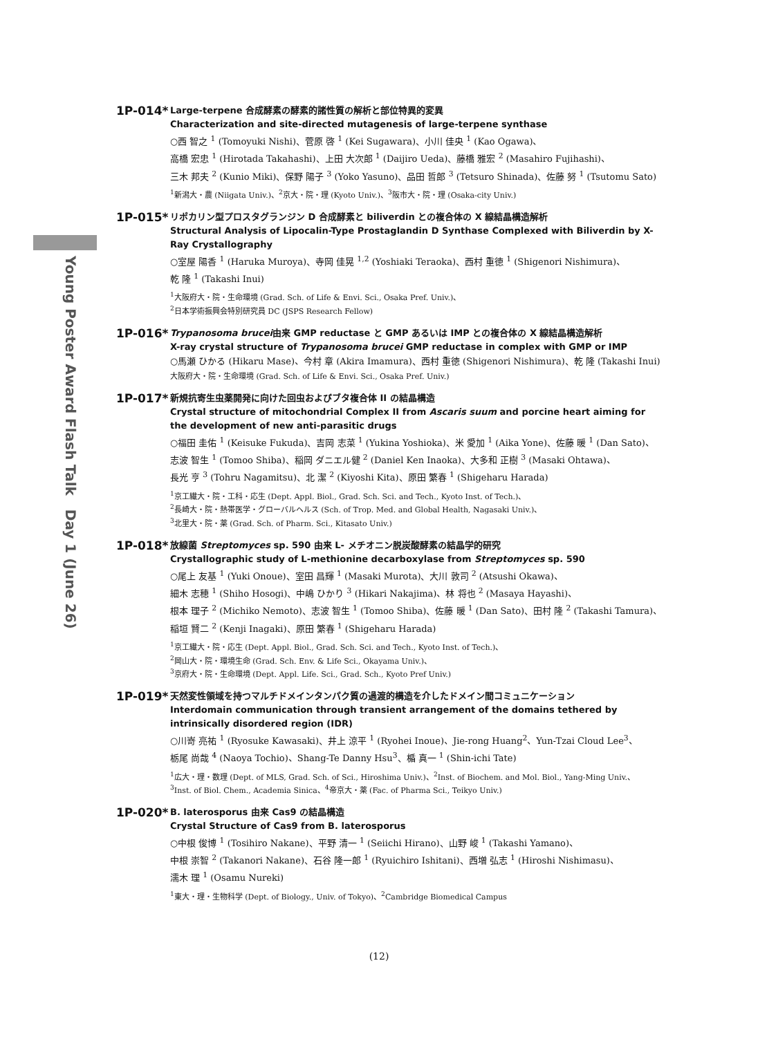Young Poster Award Flash Talk　Day 1 (June 26)
1P-014*
Large-terpene 合成酵素の酵素的諸性質の解析と部位特異的変異
Characterization and site-directed mutagenesis of large-terpene synthase
○西 智之 <sup>1</sup> (Tomoyuki Nishi)、菅原 啓 <sup>1</sup> (Kei Sugawara)、小川 佳央 <sup>1</sup> (Kao Ogawa)、
高橋 宏忠 <sup>1</sup> (Hirotada Takahashi)、上田 大次郎 <sup>1</sup> (Daijiro Ueda)、藤橋 雅宏 <sup>2</sup> (Masahiro Fujihashi)、
三木 邦夫 <sup>2</sup> (Kunio Miki)、保野 陽子 <sup>3</sup> (Yoko Yasuno)、品田 哲郎 <sup>3</sup> (Tetsuro Shinada)、佐藤 努 <sup>1</sup> (Tsutomu Sato)
<sup>1</sup> 新潟大・農 (Niigata Univ.)、<sup>2</sup>京大・院・理 (Kyoto Univ.)、<sup>3</sup>阪市大・院・理 (Osaka-city Univ.)
1P-015*
リポカリン型プロスタグランジン D 合成酵素と biliverdin との複合体の X 線結晶構造解析
Structural Analysis of Lipocalin-Type Prostaglandin D Synthase Complexed with Biliverdin by X-Ray Crystallography
○室屋 陽香 <sup>1</sup> (Haruka Muroya)、寺岡 佳晃 <sup>1,2</sup> (Yoshiaki Teraoka)、西村 重徳 <sup>1</sup> (Shigenori Nishimura)、
乾 隆 <sup>1</sup> (Takashi Inui)
<sup>1</sup> 大阪府大・院・生命環境 (Grad. Sch. of Life & Envi. Sci., Osaka Pref. Univ.)、
<sup>2</sup> 日本学術振興会特別研究員 DC (JSPS Research Fellow)
1P-016*
Trypanosoma brucei由来 GMP reductase と GMP あるいは IMP との複合体の X 線結晶構造解析
X-ray crystal structure of Trypanosoma brucei GMP reductase in complex with GMP or IMP
○馬瀬 ひかる (Hikaru Mase)、今村 章 (Akira Imamura)、西村 重徳 (Shigenori Nishimura)、乾 隆 (Takashi Inui)
大阪府大・院・生命環境 (Grad. Sch. of Life & Envi. Sci., Osaka Pref. Univ.)
1P-017*
新規抗寄生虫薬開発に向けた回虫およびブタ複合体 II の結晶構造
Crystal structure of mitochondrial Complex II from Ascaris suum and porcine heart aiming for the development of new anti-parasitic drugs
○福田 圭佑 <sup>1</sup> (Keisuke Fukuda)、吉岡 志菜 <sup>1</sup> (Yukina Yoshioka)、米 愛加 <sup>1</sup> (Aika Yone)、佐藤 暖 <sup>1</sup> (Dan Sato)、
志波 智生 <sup>1</sup> (Tomoo Shiba)、稲岡 ダニエル健 <sup>2</sup> (Daniel Ken Inaoka)、大多和 正樹 <sup>3</sup> (Masaki Ohtawa)、
長光 亨 <sup>3</sup> (Tohru Nagamitsu)、北 潔 <sup>2</sup> (Kiyoshi Kita)、原田 繁春 <sup>1</sup> (Shigeharu Harada)
<sup>1</sup> 京工繊大・院・工科・応生 (Dept. Appl. Biol., Grad. Sch. Sci. and Tech., Kyoto Inst. of Tech.)、
<sup>2</sup> 長崎大・院・熱帯医学・グローバルヘルス (Sch. of Trop. Med. and Global Health, Nagasaki Univ.)、
<sup>3</sup> 北里大・院・薬 (Grad. Sch. of Pharm. Sci., Kitasato Univ.)
1P-018*
放線菌 Streptomyces sp. 590 由来 L- メチオニン脱炭酸酵素の結晶学的研究
Crystallographic study of L-methionine decarboxylase from Streptomyces sp. 590
○尾上 友基 <sup>1</sup> (Yuki Onoue)、室田 昌輝 <sup>1</sup> (Masaki Murota)、大川 敦司 <sup>2</sup> (Atsushi Okawa)、
細木 志穂 <sup>1</sup> (Shiho Hosogi)、中嶋 ひかり <sup>3</sup> (Hikari Nakajima)、林 将也 <sup>2</sup> (Masaya Hayashi)、
根本 理子 <sup>2</sup> (Michiko Nemoto)、志波 智生 <sup>1</sup> (Tomoo Shiba)、佐藤 暖 <sup>1</sup> (Dan Sato)、田村 隆 <sup>2</sup> (Takashi Tamura)、
稲垣 賢二 <sup>2</sup> (Kenji Inagaki)、原田 繁春 <sup>1</sup> (Shigeharu Harada)
<sup>1</sup> 京工繊大・院・応生 (Dept. Appl. Biol., Grad. Sch. Sci. and Tech., Kyoto Inst. of Tech.)、
<sup>2</sup> 岡山大・院・環境生命 (Grad. Sch. Env. & Life Sci., Okayama Univ.)、
<sup>3</sup> 京府大・院・生命環境 (Dept. Appl. Life. Sci., Grad. Sch., Kyoto Pref Univ.)
1P-019*
天然変性領域を持つマルチドメインタンパク質の過渡的構造を介したドメイン間コミュニケーション
Interdomain communication through transient arrangement of the domains tethered by intrinsically disordered region (IDR)
○川嵜 亮祐 <sup>1</sup> (Ryosuke Kawasaki)、井上 涼平 <sup>1</sup> (Ryohei Inoue)、Jie-rong Huang<sup>2</sup>、Yun-Tzai Cloud Lee<sup>3</sup>、
栃尾 尚哉 <sup>4</sup> (Naoya Tochio)、Shang-Te Danny Hsu<sup>3</sup>、楯 真一 <sup>1</sup> (Shin-ichi Tate)
<sup>1</sup> 広大・理・数理 (Dept. of MLS, Grad. Sch. of Sci., Hiroshima Univ.)、<sup>2</sup>Inst. of Biochem. and Mol. Biol., Yang-Ming Univ.、
<sup>3</sup> Inst. of Biol. Chem., Academia Sinica、<sup>4</sup>帝京大・薬 (Fac. of Pharma Sci., Teikyo Univ.)
1P-020*
B. laterosporus 由来 Cas9 の結晶構造
Crystal Structure of Cas9 from B. laterosporus
○中根 俊博 <sup>1</sup> (Tosihiro Nakane)、平野 清一 <sup>1</sup> (Seiichi Hirano)、山野 峻 <sup>1</sup> (Takashi Yamano)、
中根 崇智 <sup>2</sup> (Takanori Nakane)、石谷 隆一郎 <sup>1</sup> (Ryuichiro Ishitani)、西増 弘志 <sup>1</sup> (Hiroshi Nishimasu)、
濡木 理 <sup>1</sup> (Osamu Nureki)
<sup>1</sup> 東大・理・生物科学 (Dept. of Biology., Univ. of Tokyo)、<sup>2</sup>Cambridge Biomedical Campus
(12)